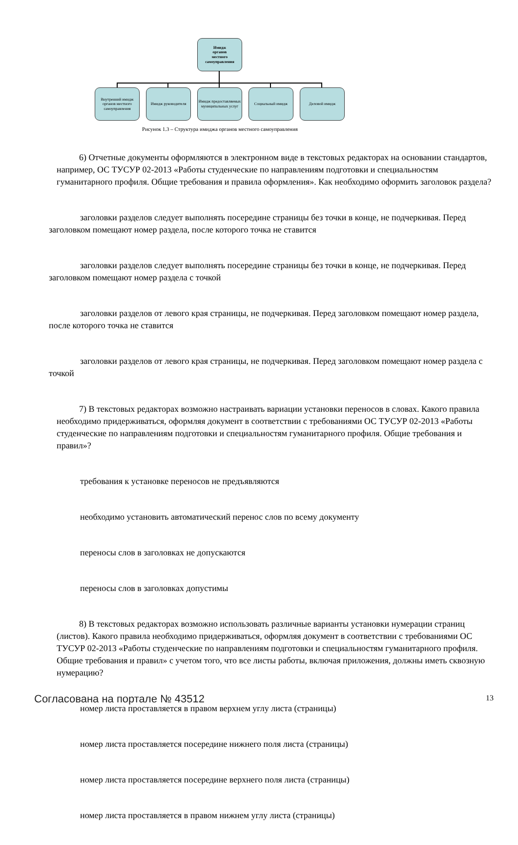Имидж
органов
местного
самоуправления
Внутренний имидж органов местного самоуправления
Имидж руководителя
Имидж предоставляемых муниципальных услуг
Социальный имидж Деловой имидж
Рисунок 1.3 – Структура имиджа органов местного самоуправления
6) Отчетные документы оформляются в электронном виде в текстовых редакторах на основании стандартов, например, ОС ТУСУР 02-2013 «Работы студенческие по направлениям подготовки и специальностям гуманитарного профиля. Общие требования и правила оформления». Как необходимо оформить заголовок раздела?
заголовки разделов следует выполнять посередине страницы без точки в конце, не подчеркивая. Перед заголовком помещают номер раздела, после которого точка не ставится
заголовки разделов следует выполнять посередине страницы без точки в конце, не подчеркивая. Перед заголовком помещают номер раздела с точкой
заголовки разделов от левого края страницы, не подчеркивая. Перед заголовком помещают номер раздела, после которого точка не ставится
заголовки разделов от левого края страницы, не подчеркивая. Перед заголовком помещают номер раздела с точкой
7) В текстовых редакторах возможно настраивать вариации установки переносов в словах. Какого правила необходимо придерживаться, оформляя документ в соответствии с требованиями ОС ТУСУР 02-2013 «Работы студенческие по направлениям подготовки и специальностям гуманитарного профиля. Общие требования и правил»?
требования к установке переносов не предъявляются
необходимо установить автоматический перенос слов по всему документу
переносы слов в заголовках не допускаются
переносы слов в заголовках допустимы
8) В текстовых редакторах возможно использовать различные варианты установки нумерации страниц (листов). Какого правила необходимо придерживаться, оформляя документ в соответствии с требованиями ОС ТУСУР 02-2013 «Работы студенческие по направлениям подготовки и специальностям гуманитарного профиля. Общие требования и правил» с учетом того, что все листы работы, включая приложения, должны иметь сквозную нумерацию?
номер листа проставляется в правом верхнем углу листа (страницы)
номер листа проставляется посередине нижнего поля листа (страницы)
номер листа проставляется посередине верхнего поля листа (страницы)
номер листа проставляется в правом нижнем углу листа (страницы)
Согласована на портале № 43512 13